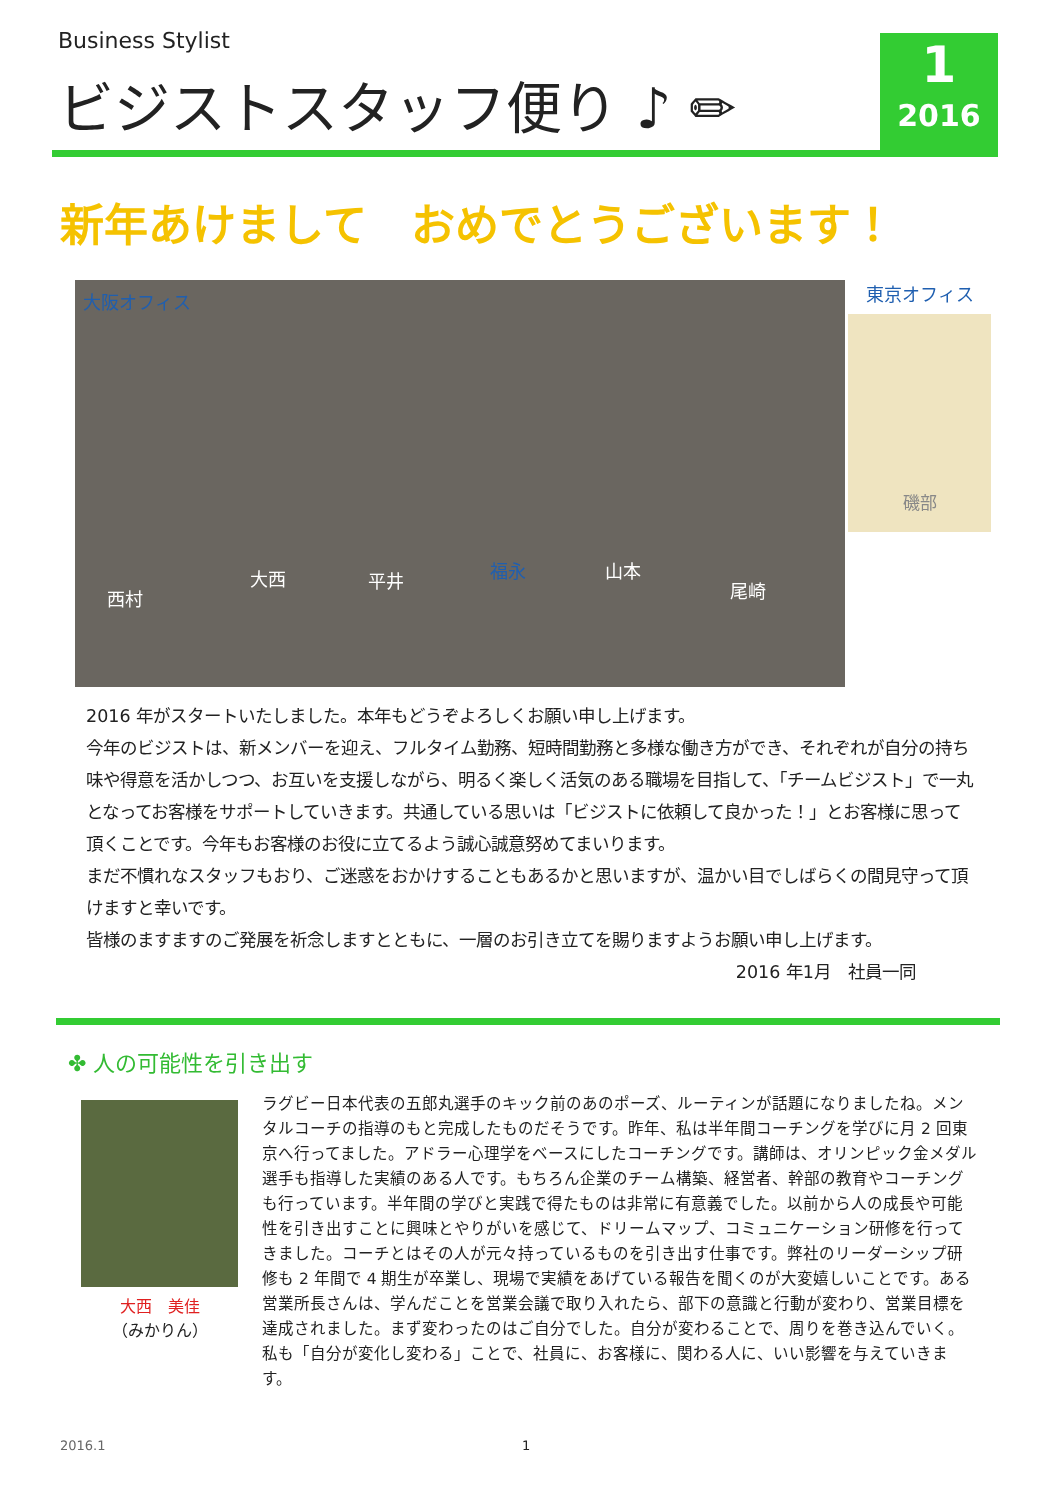Business Stylist
ビジストスタッフ便り ♪ ✏
1
2016
新年あけまして　おめでとうございます！
大阪オフィス
西村
大西 平井 福永 山本
尾崎
東京オフィス
磯部
2016 年がスタートいたしました。本年もどうぞよろしくお願い申し上げます。
今年のビジストは、新メンバーを迎え、フルタイム勤務、短時間勤務と多様な働き方ができ、それぞれが自分の持ち味や得意を活かしつつ、お互いを支援しながら、明るく楽しく活気のある職場を目指して、「チームビジスト」で一丸となってお客様をサポートしていきます。共通している思いは「ビジストに依頼して良かった！」とお客様に思って頂くことです。今年もお客様のお役に立てるよう誠心誠意努めてまいります。
まだ不慣れなスタッフもおり、ご迷惑をおかけすることもあるかと思いますが、温かい目でしばらくの間見守って頂けますと幸いです。
皆様のますますのご発展を祈念しますとともに、一層のお引き立てを賜りますようお願い申し上げます。
2016 年1月　社員一同
✤ 人の可能性を引き出す
大西　美佳
（みかりん）
ラグビー日本代表の五郎丸選手のキック前のあのポーズ、ルーティンが話題になりましたね。メンタルコーチの指導のもと完成したものだそうです。昨年、私は半年間コーチングを学びに月 2 回東京へ行ってました。アドラー心理学をベースにしたコーチングです。講師は、オリンピック金メダル選手も指導した実績のある人です。もちろん企業のチーム構築、経営者、幹部の教育やコーチングも行っています。半年間の学びと実践で得たものは非常に有意義でした。以前から人の成長や可能性を引き出すことに興味とやりがいを感じて、ドリームマップ、コミュニケーション研修を行ってきました。コーチとはその人が元々持っているものを引き出す仕事です。弊社のリーダーシップ研修も 2 年間で 4 期生が卒業し、現場で実績をあげている報告を聞くのが大変嬉しいことです。ある営業所長さんは、学んだことを営業会議で取り入れたら、部下の意識と行動が変わり、営業目標を達成されました。まず変わったのはご自分でした。自分が変わることで、周りを巻き込んでいく。私も「自分が変化し変わる」ことで、社員に、お客様に、関わる人に、いい影響を与えていきます。
2016.1 1